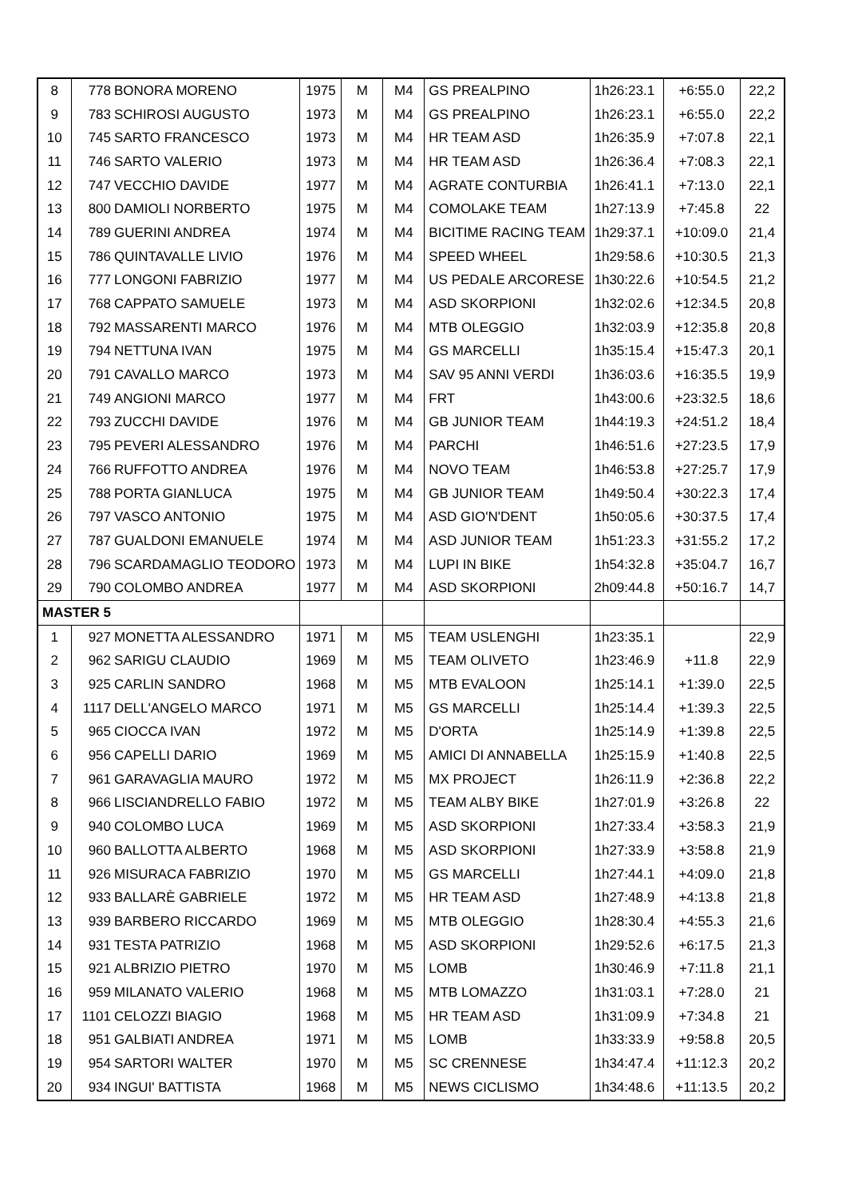| 8 | 778 | BONORA MORENO | 1975 | M | M4 | GS PREALPINO | 1h26:23.1 | +6:55.0 | 22,2 |
| 9 | 783 | SCHIROSI AUGUSTO | 1973 | M | M4 | GS PREALPINO | 1h26:23.1 | +6:55.0 | 22,2 |
| 10 | 745 | SARTO FRANCESCO | 1973 | M | M4 | HR TEAM ASD | 1h26:35.9 | +7:07.8 | 22,1 |
| 11 | 746 | SARTO VALERIO | 1973 | M | M4 | HR TEAM ASD | 1h26:36.4 | +7:08.3 | 22,1 |
| 12 | 747 | VECCHIO DAVIDE | 1977 | M | M4 | AGRATE CONTURBIA | 1h26:41.1 | +7:13.0 | 22,1 |
| 13 | 800 | DAMIOLI NORBERTO | 1975 | M | M4 | COMOLAKE TEAM | 1h27:13.9 | +7:45.8 | 22 |
| 14 | 789 | GUERINI ANDREA | 1974 | M | M4 | BICITIME RACING TEAM | 1h29:37.1 | +10:09.0 | 21,4 |
| 15 | 786 | QUINTAVALLE LIVIO | 1976 | M | M4 | SPEED WHEEL | 1h29:58.6 | +10:30.5 | 21,3 |
| 16 | 777 | LONGONI FABRIZIO | 1977 | M | M4 | US PEDALE ARCORESE | 1h30:22.6 | +10:54.5 | 21,2 |
| 17 | 768 | CAPPATO SAMUELE | 1973 | M | M4 | ASD SKORPIONI | 1h32:02.6 | +12:34.5 | 20,8 |
| 18 | 792 | MASSARENTI MARCO | 1976 | M | M4 | MTB OLEGGIO | 1h32:03.9 | +12:35.8 | 20,8 |
| 19 | 794 | NETTUNA IVAN | 1975 | M | M4 | GS MARCELLI | 1h35:15.4 | +15:47.3 | 20,1 |
| 20 | 791 | CAVALLO MARCO | 1973 | M | M4 | SAV 95 ANNI VERDI | 1h36:03.6 | +16:35.5 | 19,9 |
| 21 | 749 | ANGIONI MARCO | 1977 | M | M4 | FRT | 1h43:00.6 | +23:32.5 | 18,6 |
| 22 | 793 | ZUCCHI DAVIDE | 1976 | M | M4 | GB JUNIOR TEAM | 1h44:19.3 | +24:51.2 | 18,4 |
| 23 | 795 | PEVERI ALESSANDRO | 1976 | M | M4 | PARCHI | 1h46:51.6 | +27:23.5 | 17,9 |
| 24 | 766 | RUFFOTTO ANDREA | 1976 | M | M4 | NOVO TEAM | 1h46:53.8 | +27:25.7 | 17,9 |
| 25 | 788 | PORTA GIANLUCA | 1975 | M | M4 | GB JUNIOR TEAM | 1h49:50.4 | +30:22.3 | 17,4 |
| 26 | 797 | VASCO ANTONIO | 1975 | M | M4 | ASD GIO'N'DENT | 1h50:05.6 | +30:37.5 | 17,4 |
| 27 | 787 | GUALDONI EMANUELE | 1974 | M | M4 | ASD JUNIOR TEAM | 1h51:23.3 | +31:55.2 | 17,2 |
| 28 | 796 | SCARDAMAGLIO TEODORO | 1973 | M | M4 | LUPI IN BIKE | 1h54:32.8 | +35:04.7 | 16,7 |
| 29 | 790 | COLOMBO ANDREA | 1977 | M | M4 | ASD SKORPIONI | 2h09:44.8 | +50:16.7 | 14,7 |
| MASTER 5 | | | | | | | | | |
| 1 | 927 | MONETTA ALESSANDRO | 1971 | M | M5 | TEAM USLENGHI | 1h23:35.1 | | 22,9 |
| 2 | 962 | SARIGU CLAUDIO | 1969 | M | M5 | TEAM OLIVETO | 1h23:46.9 | +11.8 | 22,9 |
| 3 | 925 | CARLIN SANDRO | 1968 | M | M5 | MTB EVALOON | 1h25:14.1 | +1:39.0 | 22,5 |
| 4 | 1117 | DELL'ANGELO MARCO | 1971 | M | M5 | GS MARCELLI | 1h25:14.4 | +1:39.3 | 22,5 |
| 5 | 965 | CIOCCA IVAN | 1972 | M | M5 | D'ORTA | 1h25:14.9 | +1:39.8 | 22,5 |
| 6 | 956 | CAPELLI DARIO | 1969 | M | M5 | AMICI DI ANNABELLA | 1h25:15.9 | +1:40.8 | 22,5 |
| 7 | 961 | GARAVAGLIA MAURO | 1972 | M | M5 | MX PROJECT | 1h26:11.9 | +2:36.8 | 22,2 |
| 8 | 966 | LISCIANDRELLO FABIO | 1972 | M | M5 | TEAM ALBY BIKE | 1h27:01.9 | +3:26.8 | 22 |
| 9 | 940 | COLOMBO LUCA | 1969 | M | M5 | ASD SKORPIONI | 1h27:33.4 | +3:58.3 | 21,9 |
| 10 | 960 | BALLOTTA ALBERTO | 1968 | M | M5 | ASD SKORPIONI | 1h27:33.9 | +3:58.8 | 21,9 |
| 11 | 926 | MISURACA FABRIZIO | 1970 | M | M5 | GS MARCELLI | 1h27:44.1 | +4:09.0 | 21,8 |
| 12 | 933 | BALLARÈ GABRIELE | 1972 | M | M5 | HR TEAM ASD | 1h27:48.9 | +4:13.8 | 21,8 |
| 13 | 939 | BARBERO RICCARDO | 1969 | M | M5 | MTB OLEGGIO | 1h28:30.4 | +4:55.3 | 21,6 |
| 14 | 931 | TESTA PATRIZIO | 1968 | M | M5 | ASD SKORPIONI | 1h29:52.6 | +6:17.5 | 21,3 |
| 15 | 921 | ALBRIZIO PIETRO | 1970 | M | M5 | LOMB | 1h30:46.9 | +7:11.8 | 21,1 |
| 16 | 959 | MILANATO VALERIO | 1968 | M | M5 | MTB LOMAZZO | 1h31:03.1 | +7:28.0 | 21 |
| 17 | 1101 | CELOZZI BIAGIO | 1968 | M | M5 | HR TEAM ASD | 1h31:09.9 | +7:34.8 | 21 |
| 18 | 951 | GALBIATI ANDREA | 1971 | M | M5 | LOMB | 1h33:33.9 | +9:58.8 | 20,5 |
| 19 | 954 | SARTORI WALTER | 1970 | M | M5 | SC CRENNESE | 1h34:47.4 | +11:12.3 | 20,2 |
| 20 | 934 | INGUI' BATTISTA | 1968 | M | M5 | NEWS CICLISMO | 1h34:48.6 | +11:13.5 | 20,2 |